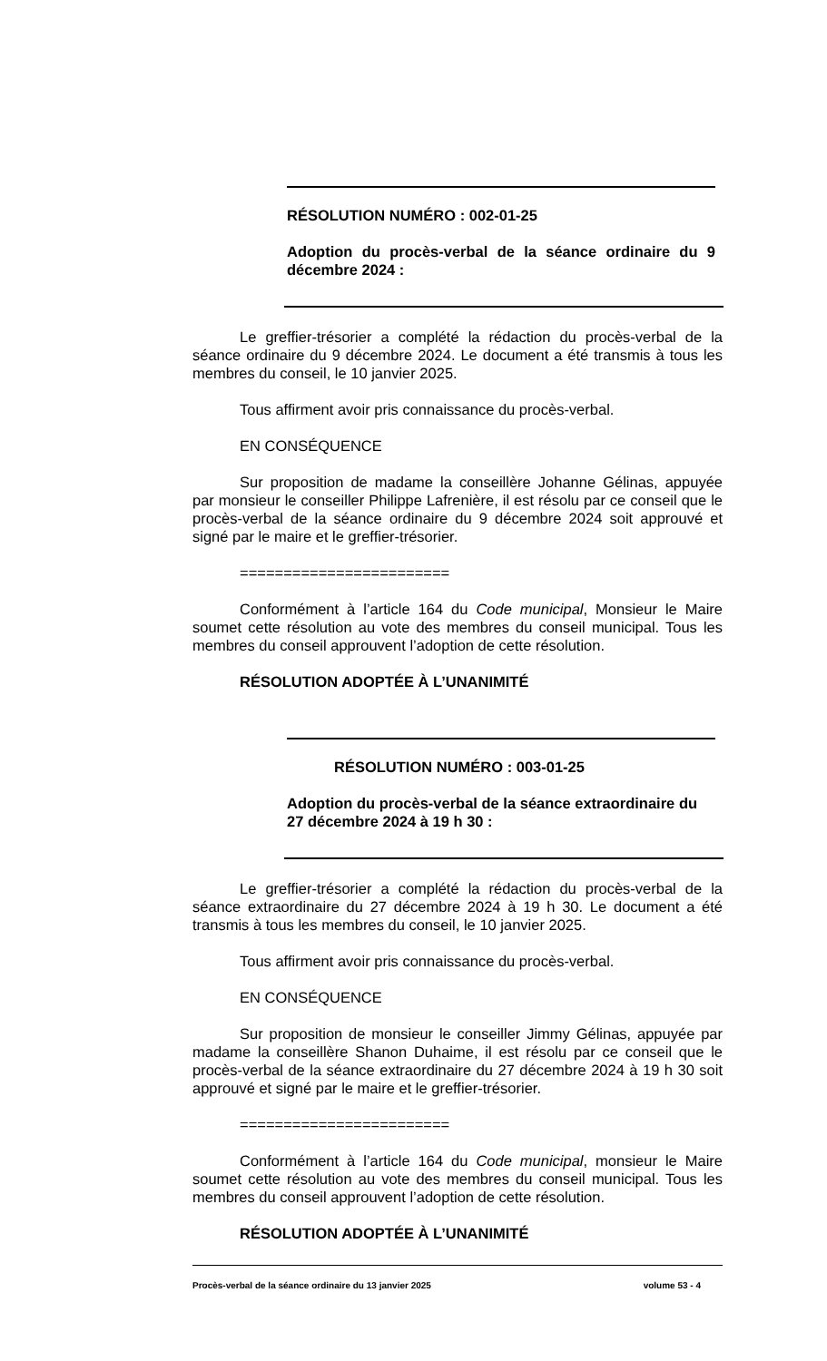RÉSOLUTION NUMÉRO : 002-01-25
Adoption du procès-verbal de la séance ordinaire du 9 décembre 2024 :
Le greffier-trésorier a complété la rédaction du procès-verbal de la séance ordinaire du 9 décembre 2024. Le document a été transmis à tous les membres du conseil, le 10 janvier 2025.
Tous affirment avoir pris connaissance du procès-verbal.
EN CONSÉQUENCE
Sur proposition de madame la conseillère Johanne Gélinas, appuyée par monsieur le conseiller Philippe Lafrenière, il est résolu par ce conseil que le procès-verbal de la séance ordinaire du 9 décembre 2024 soit approuvé et signé par le maire et le greffier-trésorier.
========================
Conformément à l’article 164 du Code municipal, Monsieur le Maire soumet cette résolution au vote des membres du conseil municipal. Tous les membres du conseil approuvent l’adoption de cette résolution.
RÉSOLUTION ADOPTÉE À L’UNANIMITÉ
RÉSOLUTION NUMÉRO : 003-01-25
Adoption du procès-verbal de la séance extraordinaire du 27 décembre 2024 à 19 h 30 :
Le greffier-trésorier a complété la rédaction du procès-verbal de la séance extraordinaire du 27 décembre 2024 à 19 h 30. Le document a été transmis à tous les membres du conseil, le 10 janvier 2025.
Tous affirment avoir pris connaissance du procès-verbal.
EN CONSÉQUENCE
Sur proposition de monsieur le conseiller Jimmy Gélinas, appuyée par madame la conseillère Shanon Duhaime, il est résolu par ce conseil que le procès-verbal de la séance extraordinaire du 27 décembre 2024 à 19 h 30 soit approuvé et signé par le maire et le greffier-trésorier.
========================
Conformément à l’article 164 du Code municipal, monsieur le Maire soumet cette résolution au vote des membres du conseil municipal. Tous les membres du conseil approuvent l’adoption de cette résolution.
RÉSOLUTION ADOPTÉE À L’UNANIMITÉ
Procès-verbal de la séance ordinaire du 13 janvier 2025 volume 53 - 4